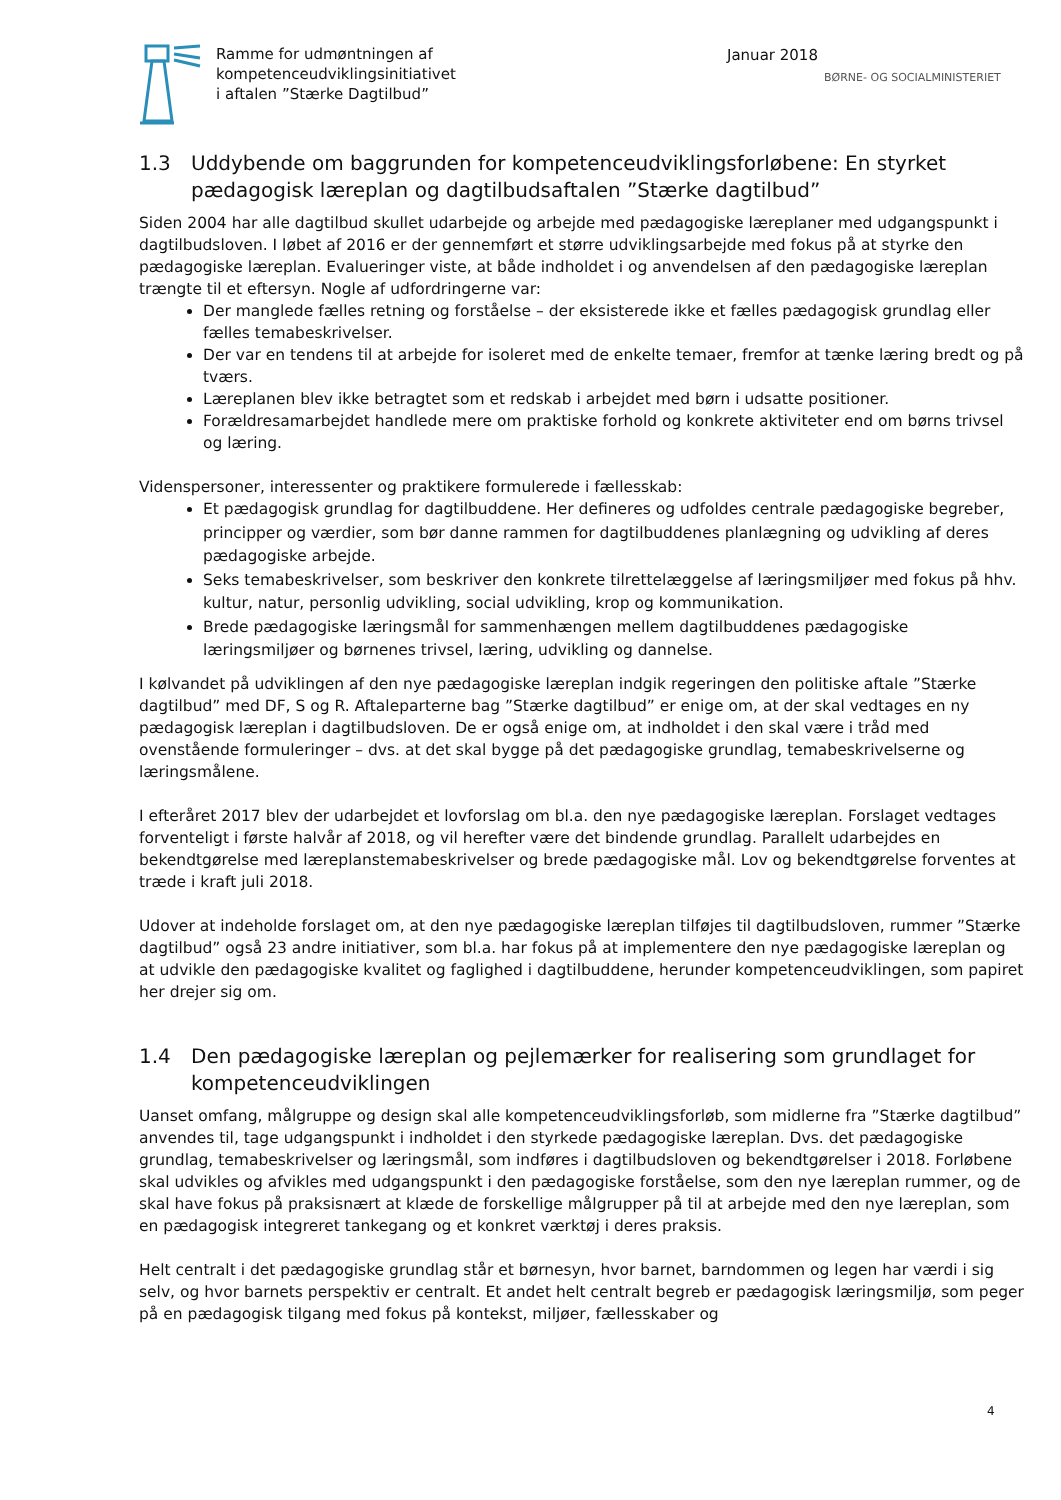Ramme for udmøntningen af
kompetenceudviklingsinitiativet
i aftalen ”Stærke Dagtilbud”
Januar 2018
BØRNE- OG SOCIALMINISTERIET
1.3 Uddybende om baggrunden for kompetenceudviklingsforløbene: En styrket pædagogisk læreplan og dagtilbudsaftalen ”Stærke dagtilbud”
Siden 2004 har alle dagtilbud skullet udarbejde og arbejde med pædagogiske læreplaner med udgangspunkt i dagtilbudsloven. I løbet af 2016 er der gennemført et større udviklingsarbejde med fokus på at styrke den pædagogiske læreplan. Evalueringer viste, at både indholdet i og anvendelsen af den pædagogiske læreplan trængte til et eftersyn. Nogle af udfordringerne var:
Der manglede fælles retning og forståelse – der eksisterede ikke et fælles pædagogisk grundlag eller fælles temabeskrivelser.
Der var en tendens til at arbejde for isoleret med de enkelte temaer, fremfor at tænke læring bredt og på tværs.
Læreplanen blev ikke betragtet som et redskab i arbejdet med børn i udsatte positioner.
Forældresamarbejdet handlede mere om praktiske forhold og konkrete aktiviteter end om børns trivsel og læring.
Videnspersoner, interessenter og praktikere formulerede i fællesskab:
Et pædagogisk grundlag for dagtilbuddene. Her defineres og udfoldes centrale pædagogiske begreber, principper og værdier, som bør danne rammen for dagtilbuddenes planlægning og udvikling af deres pædagogiske arbejde.
Seks temabeskrivelser, som beskriver den konkrete tilrettelæggelse af læringsmiljøer med fokus på hhv. kultur, natur, personlig udvikling, social udvikling, krop og kommunikation.
Brede pædagogiske læringsmål for sammenhængen mellem dagtilbuddenes pædagogiske læringsmiljøer og børnenes trivsel, læring, udvikling og dannelse.
I kølvandet på udviklingen af den nye pædagogiske læreplan indgik regeringen den politiske aftale ”Stærke dagtilbud” med DF, S og R. Aftaleparterne bag ”Stærke dagtilbud” er enige om, at der skal vedtages en ny pædagogisk læreplan i dagtilbudsloven. De er også enige om, at indholdet i den skal være i tråd med ovenstående formuleringer – dvs. at det skal bygge på det pædagogiske grundlag, temabeskrivelserne og læringsmålene.
I efteråret 2017 blev der udarbejdet et lovforslag om bl.a. den nye pædagogiske læreplan. Forslaget vedtages forventeligt i første halvår af 2018, og vil herefter være det bindende grundlag. Parallelt udarbejdes en bekendtgørelse med læreplanstemabeskrivelser og brede pædagogiske mål. Lov og bekendtgørelse forventes at træde i kraft juli 2018.
Udover at indeholde forslaget om, at den nye pædagogiske læreplan tilføjes til dagtilbudsloven, rummer ”Stærke dagtilbud” også 23 andre initiativer, som bl.a. har fokus på at implementere den nye pædagogiske læreplan og at udvikle den pædagogiske kvalitet og faglighed i dagtilbuddene, herunder kompetenceudviklingen, som papiret her drejer sig om.
1.4 Den pædagogiske læreplan og pejlemærker for realisering som grundlaget for kompetenceudviklingen
Uanset omfang, målgruppe og design skal alle kompetenceudviklingsforløb, som midlerne fra ”Stærke dagtilbud” anvendes til, tage udgangspunkt i indholdet i den styrkede pædagogiske læreplan. Dvs. det pædagogiske grundlag, temabeskrivelser og læringsmål, som indføres i dagtilbudsloven og bekendtgørelser i 2018. Forløbene skal udvikles og afvikles med udgangspunkt i den pædagogiske forståelse, som den nye læreplan rummer, og de skal have fokus på praksisnært at klæde de forskellige målgrupper på til at arbejde med den nye læreplan, som en pædagogisk integreret tankegang og et konkret værktøj i deres praksis.
Helt centralt i det pædagogiske grundlag står et børnesyn, hvor barnet, barndommen og legen har værdi i sig selv, og hvor barnets perspektiv er centralt. Et andet helt centralt begreb er pædagogisk læringsmiljø, som peger på en pædagogisk tilgang med fokus på kontekst, miljøer, fællesskaber og
4